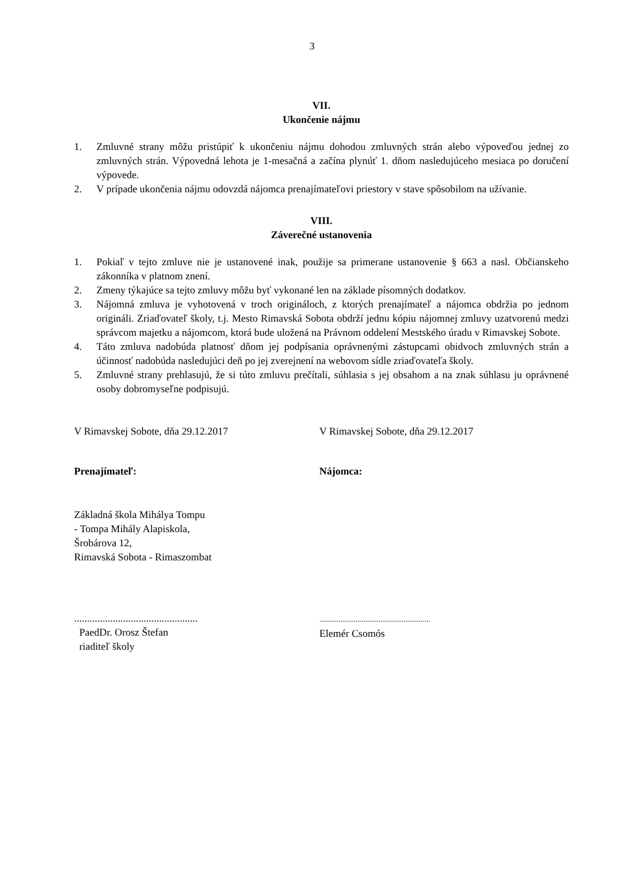3
VII.
Ukončenie nájmu
1. Zmluvné strany môžu pristúpiť k ukončeniu nájmu dohodou zmluvných strán alebo výpoveďou jednej zo zmluvných strán. Výpovedná lehota je 1-mesačná a začína plynúť 1. dňom nasledujúceho mesiaca po doručení výpovede.
2. V prípade ukončenia nájmu odovzdá nájomca prenajímateľovi priestory v stave spôsobilom na užívanie.
VIII.
Záverečné ustanovenia
1. Pokiaľ v tejto zmluve nie je ustanovené inak, použije sa primerane ustanovenie § 663 a nasl. Občianskeho zákonníka v platnom znení.
2. Zmeny týkajúce sa tejto zmluvy môžu byť vykonané len na základe písomných dodatkov.
3. Nájomná zmluva je vyhotovená v troch origináloch, z ktorých prenajímateľ a nájomca obdržia po jednom origináli. Zriaďovateľ školy, t.j. Mesto Rimavská Sobota obdrží jednu kópiu nájomnej zmluvy uzatvorenú medzi správcom majetku a nájomcom, ktorá bude uložená na Právnom oddelení Mestského úradu v Rimavskej Sobote.
4. Táto zmluva nadobúda platnosť dňom jej podpísania oprávnenými zástupcami obidvoch zmluvných strán a účinnosť nadobúda nasledujúci deň po jej zverejnení na webovom sídle zriaďovateľa školy.
5. Zmluvné strany prehlasujú, že si túto zmluvu prečítali, súhlasia s jej obsahom a na znak súhlasu ju oprávnené osoby dobromyseľne podpisujú.
V Rimavskej Sobote, dňa 29.12.2017 V Rimavskej Sobote, dňa 29.12.2017
Prenajímateľ: Nájomca:
Základná škola Mihálya Tompu
- Tompa Mihály Alapiskola,
Šrobárova 12,
Rimavská Sobota - Rimaszombat
................................................
PaedDr. Orosz Štefan
riaditeľ školy
..........................................................
Elemér Csomós